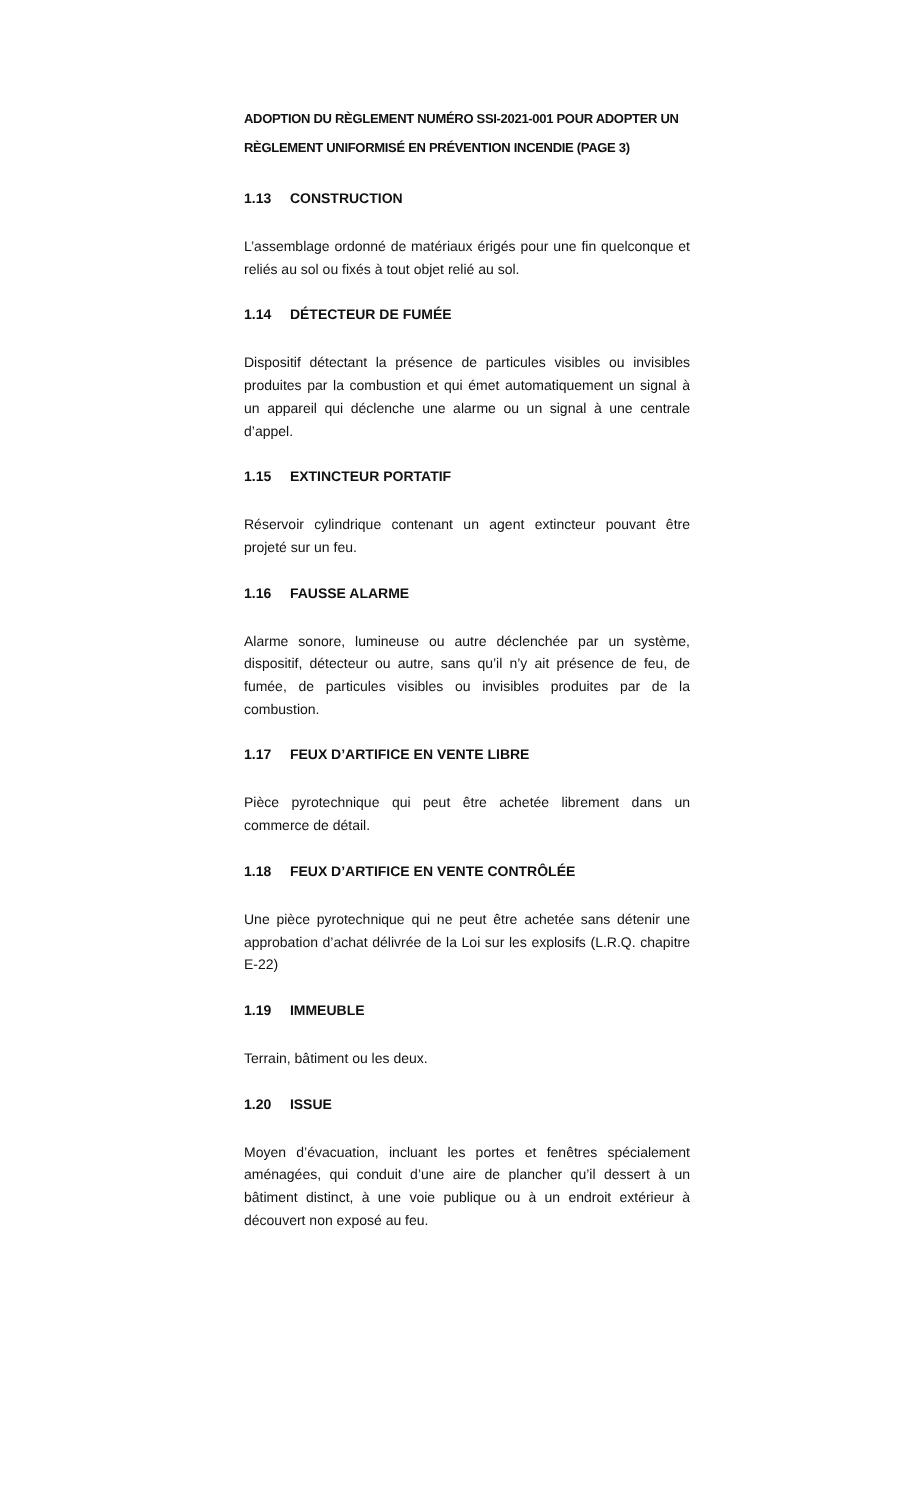ADOPTION DU RÈGLEMENT NUMÉRO SSI-2021-001 POUR ADOPTER UN RÈGLEMENT UNIFORMISÉ EN PRÉVENTION INCENDIE (PAGE 3)
1.13 CONSTRUCTION
L’assemblage ordonné de matériaux érigés pour une fin quelconque et reliés au sol ou fixés à tout objet relié au sol.
1.14 DÉTECTEUR DE FUMÉE
Dispositif détectant la présence de particules visibles ou invisibles produites par la combustion et qui émet automatiquement un signal à un appareil qui déclenche une alarme ou un signal à une centrale d’appel.
1.15 EXTINCTEUR PORTATIF
Réservoir cylindrique contenant un agent extincteur pouvant être projeté sur un feu.
1.16 FAUSSE ALARME
Alarme sonore, lumineuse ou autre déclenchée par un système, dispositif, détecteur ou autre, sans qu’il n’y ait présence de feu, de fumée, de particules visibles ou invisibles produites par de la combustion.
1.17 FEUX D’ARTIFICE EN VENTE LIBRE
Pièce pyrotechnique qui peut être achetée librement dans un commerce de détail.
1.18 FEUX D’ARTIFICE EN VENTE CONTRÔLÉE
Une pièce pyrotechnique qui ne peut être achetée sans détenir une approbation d’achat délivrée de la Loi sur les explosifs (L.R.Q. chapitre E-22)
1.19 IMMEUBLE
Terrain, bâtiment ou les deux.
1.20 ISSUE
Moyen d’évacuation, incluant les portes et fenêtres spécialement aménagées, qui conduit d’une aire de plancher qu’il dessert à un bâtiment distinct, à une voie publique ou à un endroit extérieur à découvert non exposé au feu.